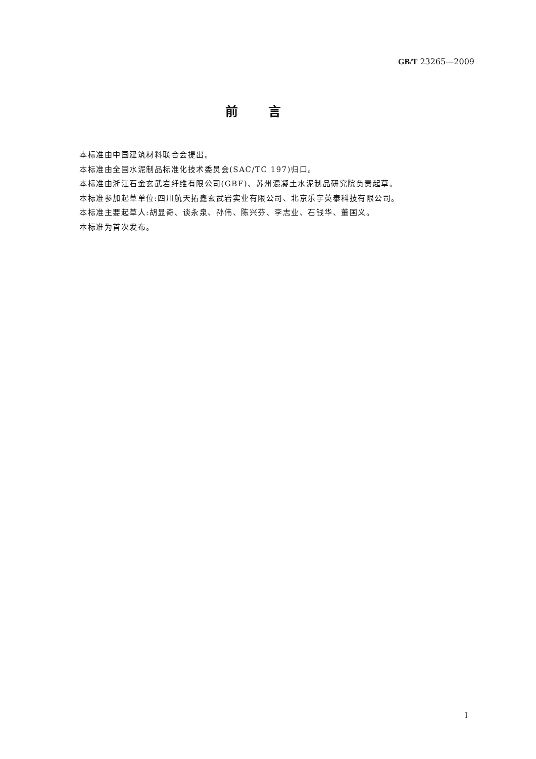GB/T 23265—2009
前言
本标准由中国建筑材料联合会提出。
本标准由全国水泥制品标准化技术委员会(SAC/TC 197)归口。
本标准由浙江石金玄武岩纤维有限公司(GBF)、苏州混凝土水泥制品研究院负责起草。
本标准参加起草单位:四川航天拓鑫玄武岩实业有限公司、北京乐宇英泰科技有限公司。
本标准主要起草人:胡显奇、谈永泉、孙伟、陈兴芬、李志业、石钱华、董国义。
本标准为首次发布。
I